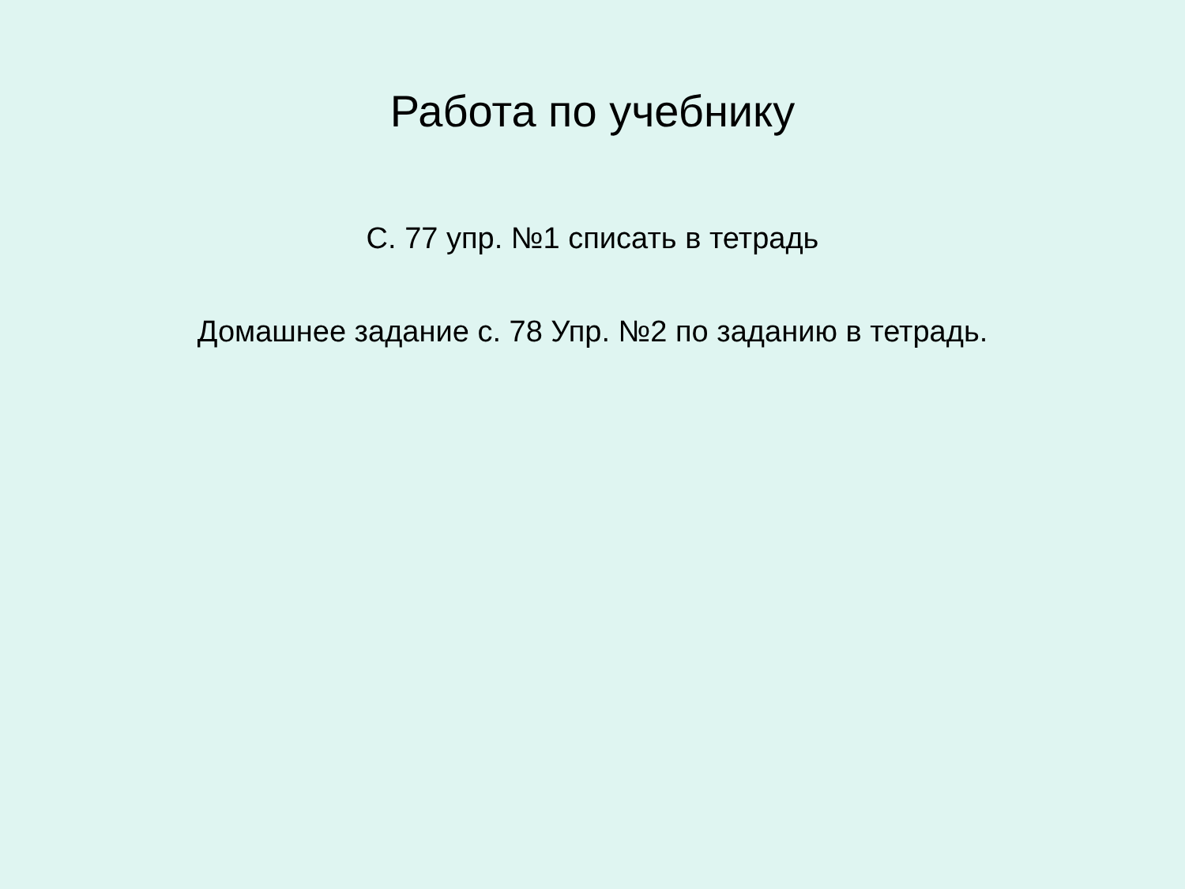Работа по учебнику
С. 77 упр. №1 списать в тетрадь
Домашнее задание с. 78 Упр. №2 по заданию в тетрадь.